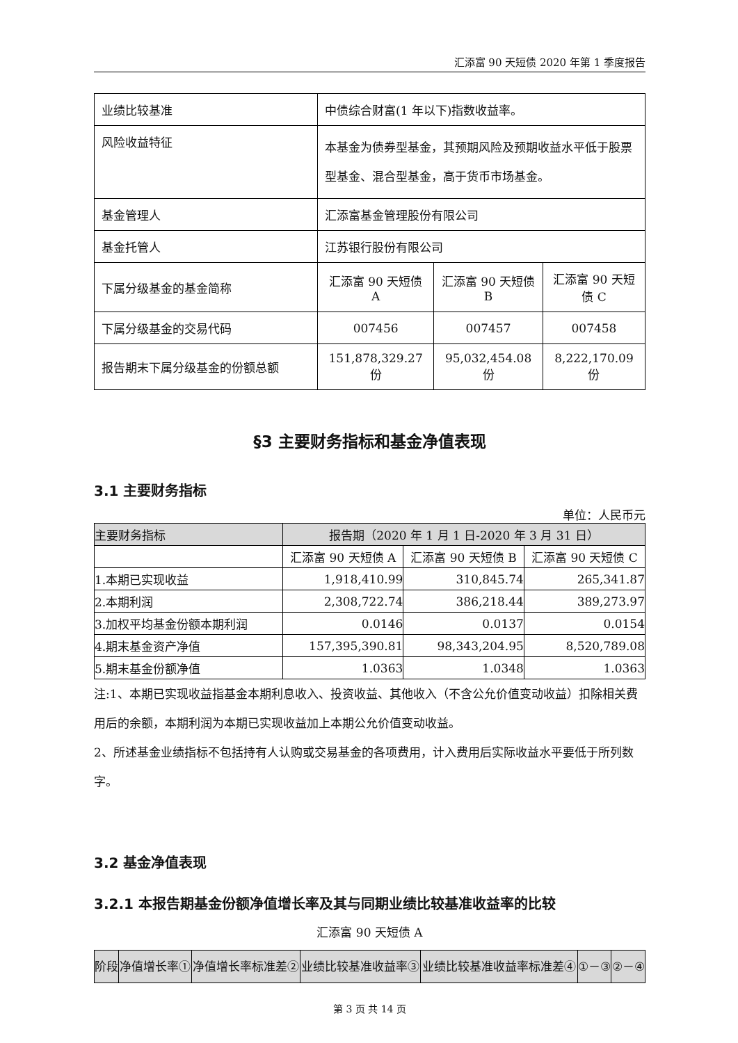汇添富 90 天短债 2020 年第 1 季度报告
| 业绩比较基准 | 中债综合财富(1 年以下)指数收益率。 | | |
| 风险收益特征 | 本基金为债券型基金，其预期风险及预期收益水平低于股票型基金、混合型基金，高于货币市场基金。 | | |
| 基金管理人 | 汇添富基金管理股份有限公司 | | |
| 基金托管人 | 江苏银行股份有限公司 | | |
| 下属分级基金的基金简称 | 汇添富 90 天短债 A | 汇添富 90 天短债 B | 汇添富 90 天短债 C |
| 下属分级基金的交易代码 | 007456 | 007457 | 007458 |
| 报告期末下属分级基金的份额总额 | 151,878,329.27 份 | 95,032,454.08 份 | 8,222,170.09 份 |
§3 主要财务指标和基金净值表现
3.1 主要财务指标
单位：人民币元
| 主要财务指标 | 报告期（2020 年 1 月 1 日-2020 年 3 月 31 日） | | |
| | 汇添富 90 天短债 A | 汇添富 90 天短债 B | 汇添富 90 天短债 C |
| 1.本期已实现收益 | 1,918,410.99 | 310,845.74 | 265,341.87 |
| 2.本期利润 | 2,308,722.74 | 386,218.44 | 389,273.97 |
| 3.加权平均基金份额本期利润 | 0.0146 | 0.0137 | 0.0154 |
| 4.期末基金资产净值 | 157,395,390.81 | 98,343,204.95 | 8,520,789.08 |
| 5.期末基金份额净值 | 1.0363 | 1.0348 | 1.0363 |
注:1、本期已实现收益指基金本期利息收入、投资收益、其他收入（不含公允价值变动收益）扣除相关费用后的余额，本期利润为本期已实现收益加上本期公允价值变动收益。
2、所述基金业绩指标不包括持有人认购或交易基金的各项费用，计入费用后实际收益水平要低于所列数字。
3.2 基金净值表现
3.2.1 本报告期基金份额净值增长率及其与同期业绩比较基准收益率的比较
汇添富 90 天短债 A
| 阶段 | 净值增长率① | 净值增长率标准差② | 业绩比较基准收益率③ | 业绩比较基准收益率标准差④ | ①－③ | ②－④ |
第 3 页 共 14 页